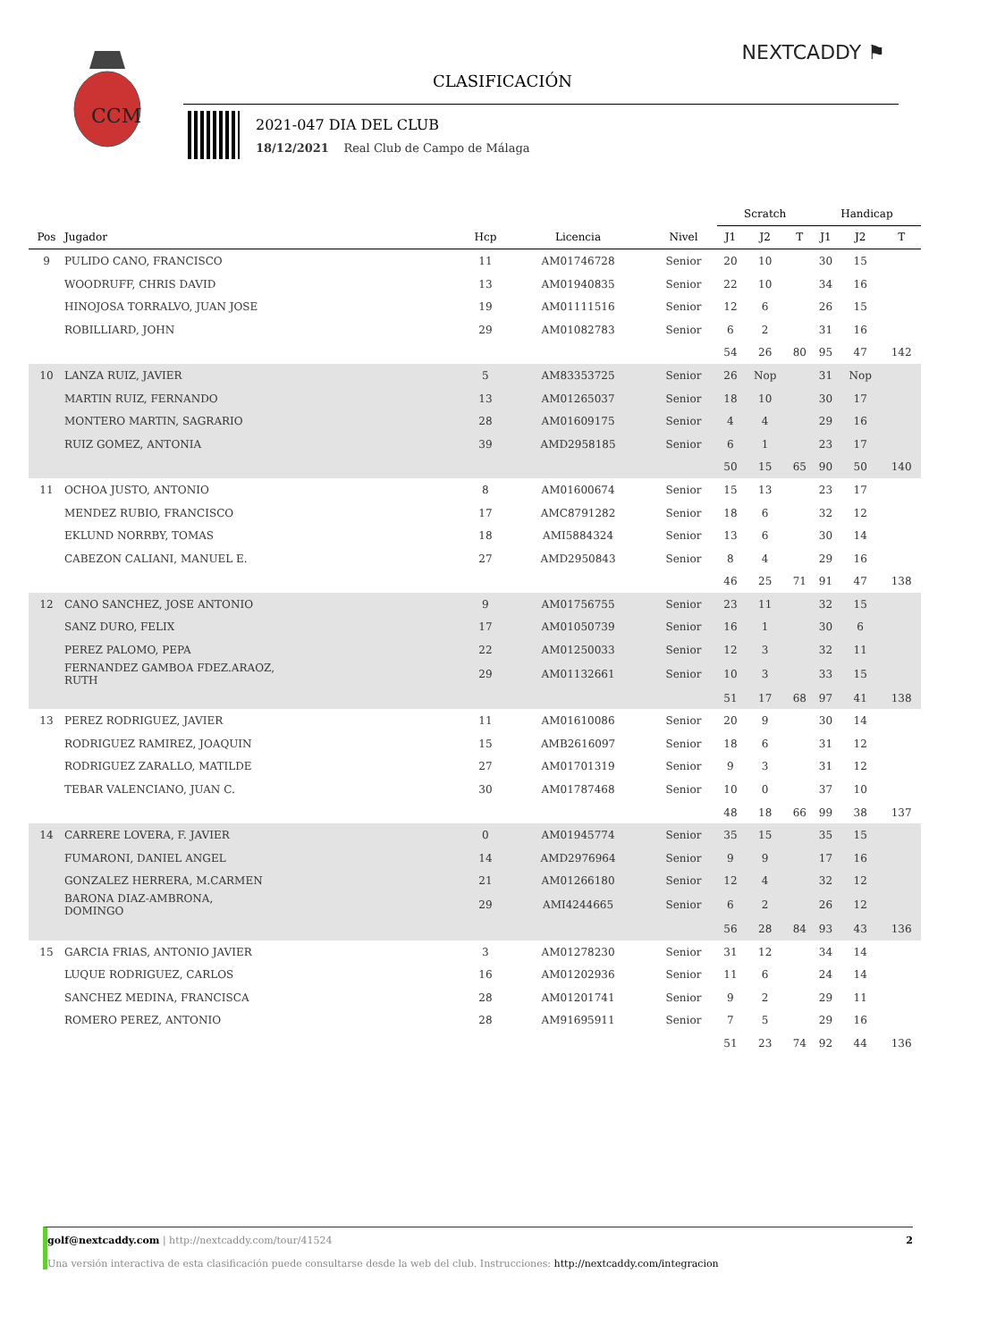CCM
NEXTCADDY ⚑
CLASIFICACIÓN
2021-047 DIA DEL CLUB
18/12/2021 Real Club de Campo de Málaga
| | | | | | Scratch | | | Handicap | | |
| --- | --- | --- | --- | --- | --- | --- | --- | --- | --- | --- |
| Pos | Jugador | Hcp | Licencia | Nivel | J1 | J2 | T | J1 | J2 | T |
| 9 | PULIDO CANO, FRANCISCO | 11 | AM01746728 | Senior | 20 | 10 | | 30 | 15 | |
| | WOODRUFF, CHRIS DAVID | 13 | AM01940835 | Senior | 22 | 10 | | 34 | 16 | |
| | HINOJOSA TORRALVO, JUAN JOSE | 19 | AM01111516 | Senior | 12 | 6 | | 26 | 15 | |
| | ROBILLIARD, JOHN | 29 | AM01082783 | Senior | 6 | 2 | | 31 | 16 | |
| | | | | | 54 | 26 | 80 | 95 | 47 | 142 |
| 10 | LANZA RUIZ, JAVIER | 5 | AM83353725 | Senior | 26 | Nop | | 31 | Nop | |
| | MARTIN RUIZ, FERNANDO | 13 | AM01265037 | Senior | 18 | 10 | | 30 | 17 | |
| | MONTERO MARTIN, SAGRARIO | 28 | AM01609175 | Senior | 4 | 4 | | 29 | 16 | |
| | RUIZ GOMEZ, ANTONIA | 39 | AMD2958185 | Senior | 6 | 1 | | 23 | 17 | |
| | | | | | 50 | 15 | 65 | 90 | 50 | 140 |
| 11 | OCHOA JUSTO, ANTONIO | 8 | AM01600674 | Senior | 15 | 13 | | 23 | 17 | |
| | MENDEZ RUBIO, FRANCISCO | 17 | AMC8791282 | Senior | 18 | 6 | | 32 | 12 | |
| | EKLUND NORRBY, TOMAS | 18 | AMI5884324 | Senior | 13 | 6 | | 30 | 14 | |
| | CABEZON CALIANI, MANUEL E. | 27 | AMD2950843 | Senior | 8 | 4 | | 29 | 16 | |
| | | | | | 46 | 25 | 71 | 91 | 47 | 138 |
| 12 | CANO SANCHEZ, JOSE ANTONIO | 9 | AM01756755 | Senior | 23 | 11 | | 32 | 15 | |
| | SANZ DURO, FELIX | 17 | AM01050739 | Senior | 16 | 1 | | 30 | 6 | |
| | PEREZ PALOMO, PEPA | 22 | AM01250033 | Senior | 12 | 3 | | 32 | 11 | |
| | FERNANDEZ GAMBOA FDEZ.ARAOZ, RUTH | 29 | AM01132661 | Senior | 10 | 3 | | 33 | 15 | |
| | | | | | 51 | 17 | 68 | 97 | 41 | 138 |
| 13 | PEREZ RODRIGUEZ, JAVIER | 11 | AM01610086 | Senior | 20 | 9 | | 30 | 14 | |
| | RODRIGUEZ RAMIREZ, JOAQUIN | 15 | AMB2616097 | Senior | 18 | 6 | | 31 | 12 | |
| | RODRIGUEZ ZARALLO, MATILDE | 27 | AM01701319 | Senior | 9 | 3 | | 31 | 12 | |
| | TEBAR VALENCIANO, JUAN C. | 30 | AM01787468 | Senior | 10 | 0 | | 37 | 10 | |
| | | | | | 48 | 18 | 66 | 99 | 38 | 137 |
| 14 | CARRERE LOVERA, F. JAVIER | 0 | AM01945774 | Senior | 35 | 15 | | 35 | 15 | |
| | FUMARONI, DANIEL ANGEL | 14 | AMD2976964 | Senior | 9 | 9 | | 17 | 16 | |
| | GONZALEZ HERRERA, M.CARMEN | 21 | AM01266180 | Senior | 12 | 4 | | 32 | 12 | |
| | BARONA DIAZ-AMBRONA, DOMINGO | 29 | AMI4244665 | Senior | 6 | 2 | | 26 | 12 | |
| | | | | | 56 | 28 | 84 | 93 | 43 | 136 |
| 15 | GARCIA FRIAS, ANTONIO JAVIER | 3 | AM01278230 | Senior | 31 | 12 | | 34 | 14 | |
| | LUQUE RODRIGUEZ, CARLOS | 16 | AM01202936 | Senior | 11 | 6 | | 24 | 14 | |
| | SANCHEZ MEDINA, FRANCISCA | 28 | AM01201741 | Senior | 9 | 2 | | 29 | 11 | |
| | ROMERO PEREZ, ANTONIO | 28 | AM91695911 | Senior | 7 | 5 | | 29 | 16 | |
| | | | | | 51 | 23 | 74 | 92 | 44 | 136 |
golf@nextcaddy.com | http://nextcaddy.com/tour/41524 2
Una versión interactiva de esta clasificación puede consultarse desde la web del club. Instrucciones: http://nextcaddy.com/integracion